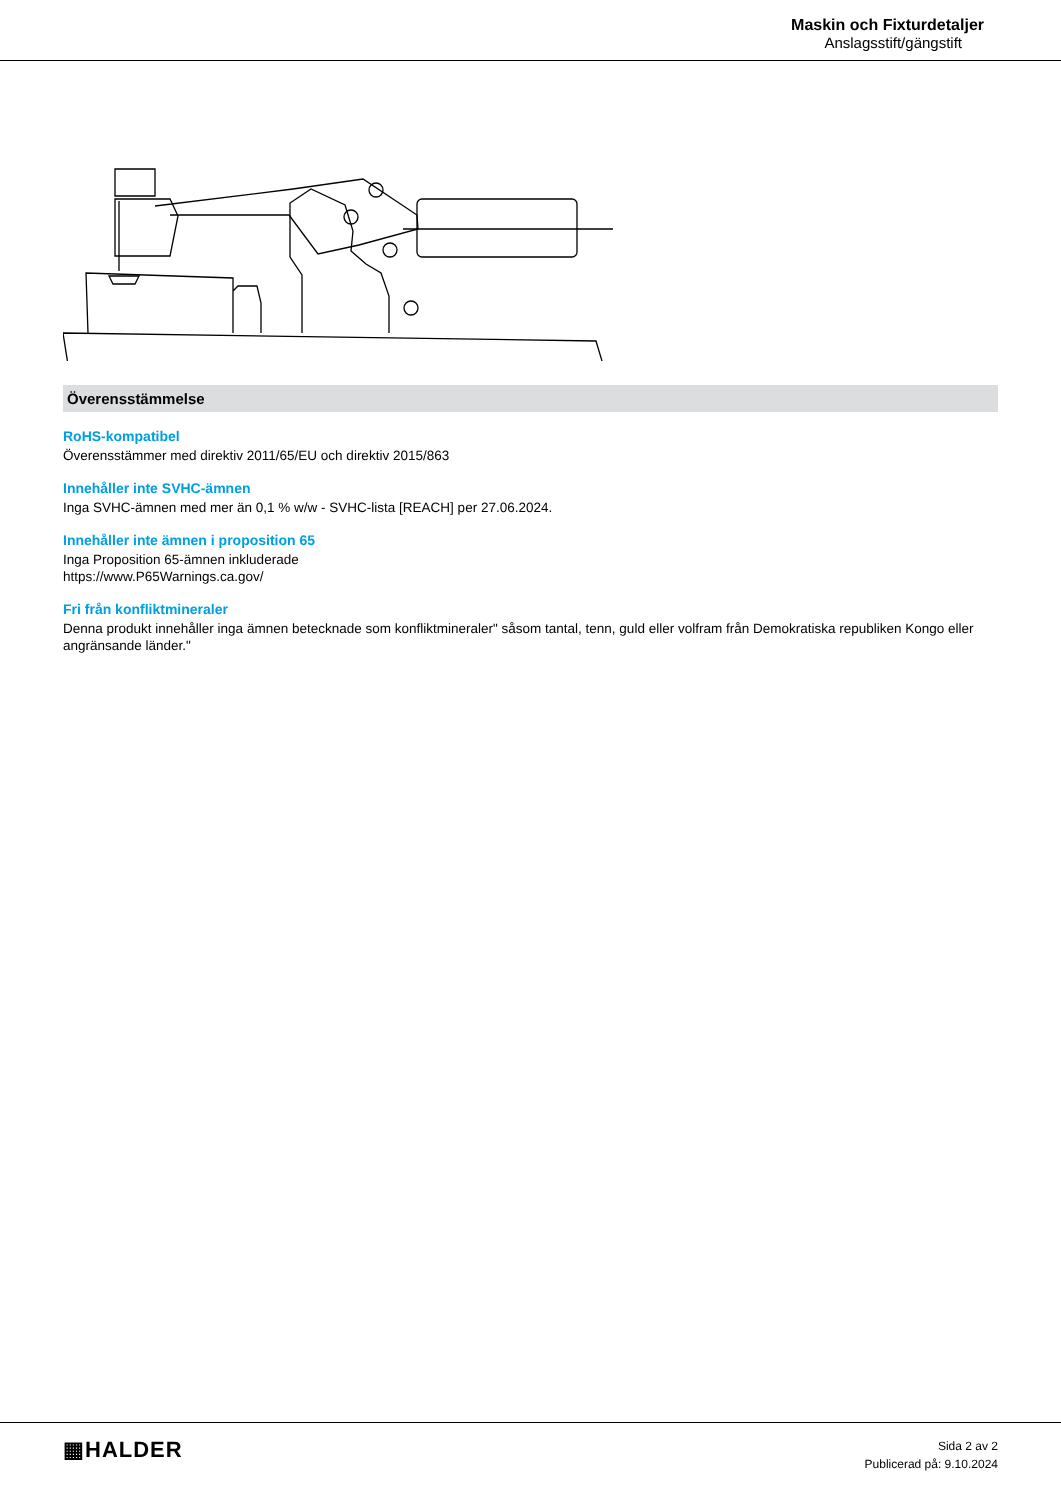Maskin och Fixturdetaljer
Anslagsstift/gängstift
Överensstämmelse
RoHS-kompatibel
Överensstämmer med direktiv 2011/65/EU och direktiv 2015/863
Innehåller inte SVHC-ämnen
Inga SVHC-ämnen med mer än 0,1 % w/w - SVHC-lista [REACH] per 27.06.2024.
Innehåller inte ämnen i proposition 65
Inga Proposition 65-ämnen inkluderade
https://www.P65Warnings.ca.gov/
Fri från konfliktmineraler
Denna produkt innehåller inga ämnen betecknade som konfliktmineraler" såsom tantal, tenn, guld eller volfram från Demokratiska republiken Kongo eller angränsande länder."
▦HALDER
Sida 2 av 2
Publicerad på: 9.10.2024